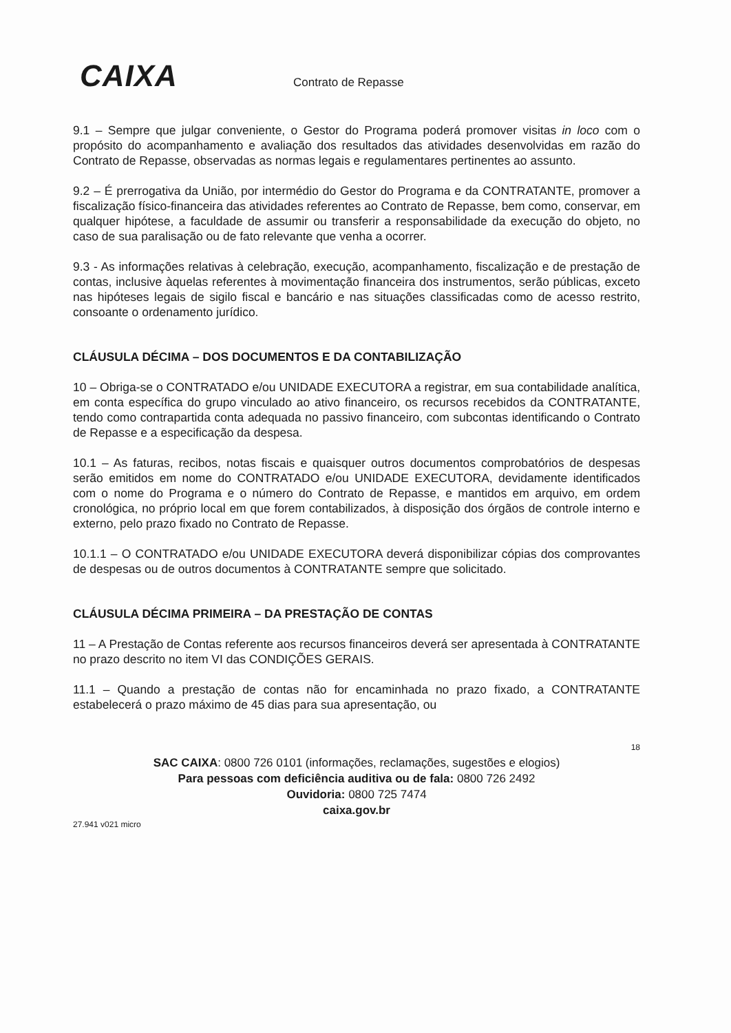CAIXA
Contrato de Repasse
9.1 – Sempre que julgar conveniente, o Gestor do Programa poderá promover visitas in loco com o propósito do acompanhamento e avaliação dos resultados das atividades desenvolvidas em razão do Contrato de Repasse, observadas as normas legais e regulamentares pertinentes ao assunto.
9.2 – É prerrogativa da União, por intermédio do Gestor do Programa e da CONTRATANTE, promover a fiscalização físico-financeira das atividades referentes ao Contrato de Repasse, bem como, conservar, em qualquer hipótese, a faculdade de assumir ou transferir a responsabilidade da execução do objeto, no caso de sua paralisação ou de fato relevante que venha a ocorrer.
9.3 - As informações relativas à celebração, execução, acompanhamento, fiscalização e de prestação de contas, inclusive àquelas referentes à movimentação financeira dos instrumentos, serão públicas, exceto nas hipóteses legais de sigilo fiscal e bancário e nas situações classificadas como de acesso restrito, consoante o ordenamento jurídico.
CLÁUSULA DÉCIMA – DOS DOCUMENTOS E DA CONTABILIZAÇÃO
10 – Obriga-se o CONTRATADO e/ou UNIDADE EXECUTORA a registrar, em sua contabilidade analítica, em conta específica do grupo vinculado ao ativo financeiro, os recursos recebidos da CONTRATANTE, tendo como contrapartida conta adequada no passivo financeiro, com subcontas identificando o Contrato de Repasse e a especificação da despesa.
10.1 – As faturas, recibos, notas fiscais e quaisquer outros documentos comprobatórios de despesas serão emitidos em nome do CONTRATADO e/ou UNIDADE EXECUTORA, devidamente identificados com o nome do Programa e o número do Contrato de Repasse, e mantidos em arquivo, em ordem cronológica, no próprio local em que forem contabilizados, à disposição dos órgãos de controle interno e externo, pelo prazo fixado no Contrato de Repasse.
10.1.1 – O CONTRATADO e/ou UNIDADE EXECUTORA deverá disponibilizar cópias dos comprovantes de despesas ou de outros documentos à CONTRATANTE sempre que solicitado.
CLÁUSULA DÉCIMA PRIMEIRA – DA PRESTAÇÃO DE CONTAS
11 – A Prestação de Contas referente aos recursos financeiros deverá ser apresentada à CONTRATANTE no prazo descrito no item VI das CONDIÇÕES GERAIS.
11.1 – Quando a prestação de contas não for encaminhada no prazo fixado, a CONTRATANTE estabelecerá o prazo máximo de 45 dias para sua apresentação, ou
18
SAC CAIXA: 0800 726 0101 (informações, reclamações, sugestões e elogios)
Para pessoas com deficiência auditiva ou de fala: 0800 726 2492
Ouvidoria: 0800 725 7474
caixa.gov.br
27.941 v021 micro